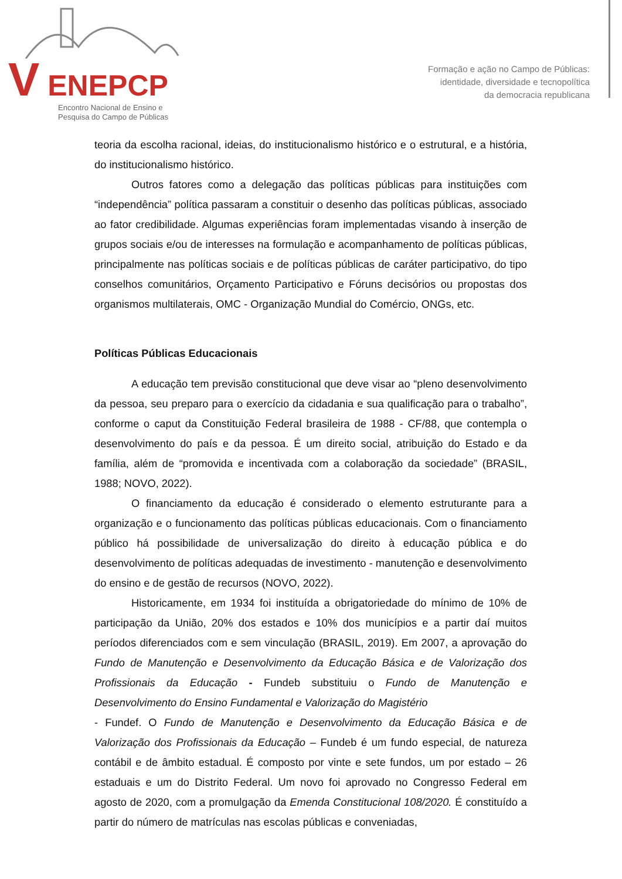V ENEPCP
Encontro Nacional de Ensino e
Pesquisa do Campo de Públicas
Formação e ação no Campo de Públicas:
identidade, diversidade e tecnopolítica
da democracia republicana
teoria da escolha racional, ideias, do institucionalismo histórico e o estrutural, e a história, do institucionalismo histórico.
Outros fatores como a delegação das políticas públicas para instituições com “independência” política passaram a constituir o desenho das políticas públicas, associado ao fator credibilidade. Algumas experiências foram implementadas visando à inserção de grupos sociais e/ou de interesses na formulação e acompanhamento de políticas públicas, principalmente nas políticas sociais e de políticas públicas de caráter participativo, do tipo conselhos comunitários, Orçamento Participativo e Fóruns decisórios ou propostas dos organismos multilaterais, OMC - Organização Mundial do Comércio, ONGs, etc.
Políticas Públicas Educacionais
A educação tem previsão constitucional que deve visar ao “pleno desenvolvimento da pessoa, seu preparo para o exercício da cidadania e sua qualificação para o trabalho”, conforme o caput da Constituição Federal brasileira de 1988 - CF/88, que contempla o desenvolvimento do país e da pessoa. É um direito social, atribuição do Estado e da família, além de “promovida e incentivada com a colaboração da sociedade” (BRASIL, 1988; NOVO, 2022).
O financiamento da educação é considerado o elemento estruturante para a organização e o funcionamento das políticas públicas educacionais. Com o financiamento público há possibilidade de universalização do direito à educação pública e do desenvolvimento de políticas adequadas de investimento - manutenção e desenvolvimento do ensino e de gestão de recursos (NOVO, 2022).
Historicamente, em 1934 foi instituída a obrigatoriedade do mínimo de 10% de participação da União, 20% dos estados e 10% dos municípios e a partir daí muitos períodos diferenciados com e sem vinculação (BRASIL, 2019). Em 2007, a aprovação do Fundo de Manutenção e Desenvolvimento da Educação Básica e de Valorização dos Profissionais da Educação - Fundeb substituiu o Fundo de Manutenção e Desenvolvimento do Ensino Fundamental e Valorização do Magistério
- Fundef. O Fundo de Manutenção e Desenvolvimento da Educação Básica e de Valorização dos Profissionais da Educação – Fundeb é um fundo especial, de natureza contábil e de âmbito estadual. É composto por vinte e sete fundos, um por estado – 26 estaduais e um do Distrito Federal. Um novo foi aprovado no Congresso Federal em agosto de 2020, com a promulgação da Emenda Constitucional 108/2020. É constituído a partir do número de matrículas nas escolas públicas e conveniadas,